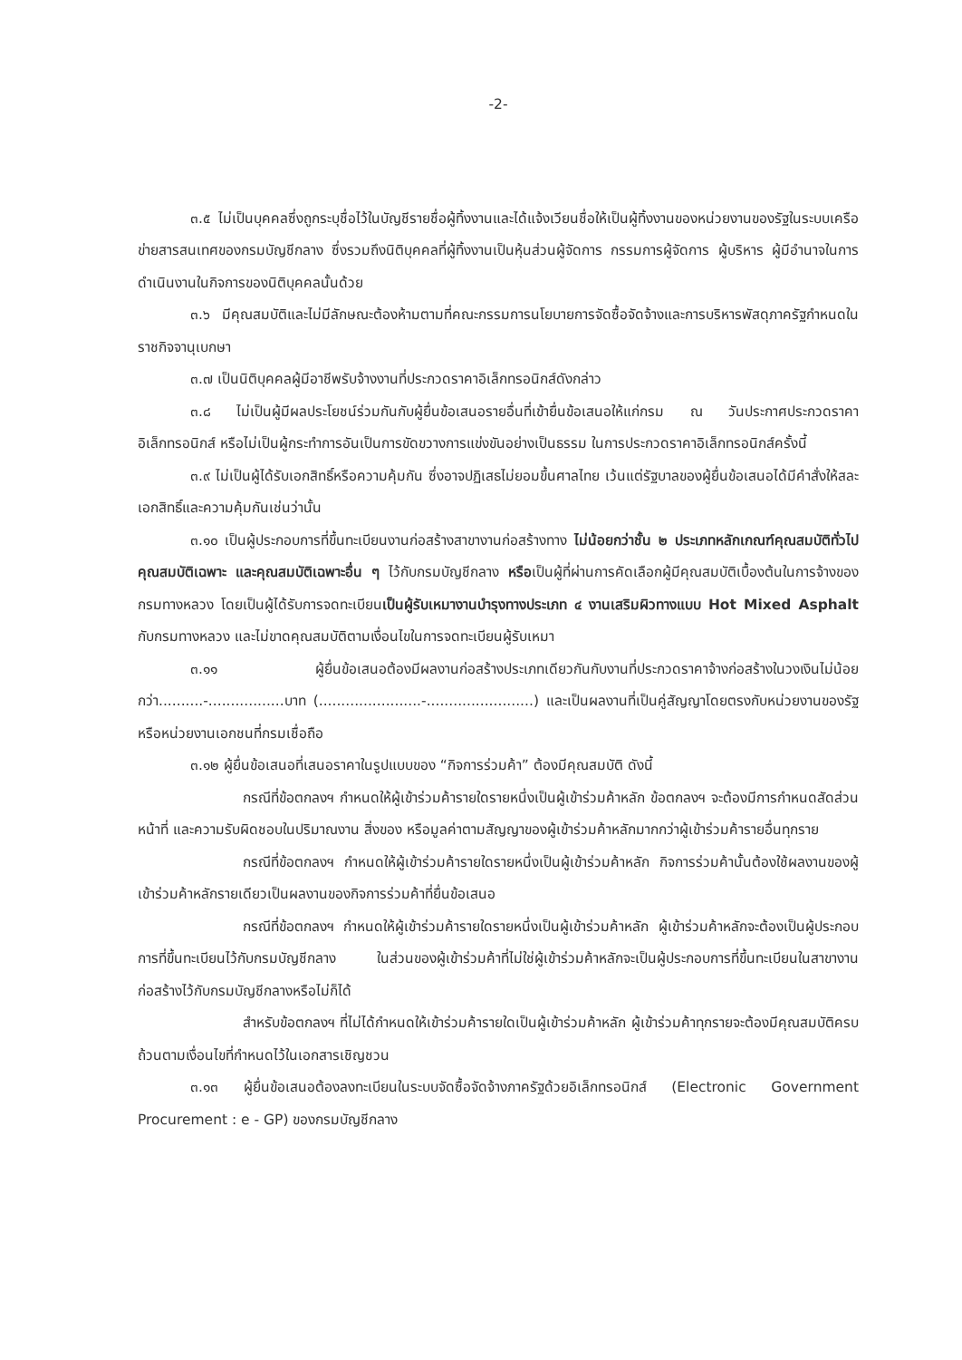-2-
๓.๕ ไม่เป็นบุคคลซึ่งถูกระบุชื่อไว้ในบัญชีรายชื่อผู้ทิ้งงานและได้แจ้งเวียนชื่อให้เป็นผู้ทิ้งงานของหน่วยงานของรัฐในระบบเครือข่ายสารสนเทศของกรมบัญชีกลาง ซึ่งรวมถึงนิติบุคคลที่ผู้ทิ้งงานเป็นหุ้นส่วนผู้จัดการ กรรมการผู้จัดการ ผู้บริหาร ผู้มีอำนาจในการดำเนินงานในกิจการของนิติบุคคลนั้นด้วย
๓.๖ มีคุณสมบัติและไม่มีลักษณะต้องห้ามตามที่คณะกรรมการนโยบายการจัดซื้อจัดจ้างและการบริหารพัสดุภาครัฐกำหนดในราชกิจจานุเบกษา
๓.๗ เป็นนิติบุคคลผู้มีอาชีพรับจ้างงานที่ประกวดราคาอิเล็กทรอนิกส์ดังกล่าว
๓.๘ ไม่เป็นผู้มีผลประโยชน์ร่วมกันกับผู้ยื่นข้อเสนอรายอื่นที่เข้ายื่นข้อเสนอให้แก่กรม ณ วันประกาศประกวดราคาอิเล็กทรอนิกส์ หรือไม่เป็นผู้กระทำการอันเป็นการขัดขวางการแข่งขันอย่างเป็นธรรม ในการประกวดราคาอิเล็กทรอนิกส์ครั้งนี้
๓.๙ ไม่เป็นผู้ได้รับเอกสิทธิ์หรือความคุ้มกัน ซึ่งอาจปฏิเสธไม่ยอมขึ้นศาลไทย เว้นแต่รัฐบาลของผู้ยื่นข้อเสนอได้มีคำสั่งให้สละเอกสิทธิ์และความคุ้มกันเช่นว่านั้น
๓.๑๐ เป็นผู้ประกอบการที่ขึ้นทะเบียนงานก่อสร้างสาขางานก่อสร้างทาง ไม่น้อยกว่าชั้น ๒ ประเภทหลักเกณฑ์คุณสมบัติทั่วไป คุณสมบัติเฉพาะ และคุณสมบัติเฉพาะอื่น ๆ ไว้กับกรมบัญชีกลาง หรือเป็นผู้ที่ผ่านการคัดเลือกผู้มีคุณสมบัติเบื้องต้นในการจ้างของกรมทางหลวง โดยเป็นผู้ได้รับการจดทะเบียนเป็นผู้รับเหมางานบำรุงทางประเภท ๔ งานเสริมผิวทางแบบ Hot Mixed Asphalt กับกรมทางหลวง และไม่ขาดคุณสมบัติตามเงื่อนไขในการจดทะเบียนผู้รับเหมา
๓.๑๑ ผู้ยื่นข้อเสนอต้องมีผลงานก่อสร้างประเภทเดียวกันกับงานที่ประกวดราคาจ้างก่อสร้างในวงเงินไม่น้อยกว่า..........-.................บาท (.......................-........................) และเป็นผลงานที่เป็นคู่สัญญาโดยตรงกับหน่วยงานของรัฐ หรือหน่วยงานเอกชนที่กรมเชื่อถือ
๓.๑๒ ผู้ยื่นข้อเสนอที่เสนอราคาในรูปแบบของ “กิจการร่วมค้า” ต้องมีคุณสมบัติ ดังนี้
กรณีที่ข้อตกลงฯ กำหนดให้ผู้เข้าร่วมค้ารายใดรายหนึ่งเป็นผู้เข้าร่วมค้าหลัก ข้อตกลงฯ จะต้องมีการกำหนดสัดส่วนหน้าที่ และความรับผิดชอบในปริมาณงาน สิ่งของ หรือมูลค่าตามสัญญาของผู้เข้าร่วมค้าหลักมากกว่าผู้เข้าร่วมค้ารายอื่นทุกราย
กรณีที่ข้อตกลงฯ กำหนดให้ผู้เข้าร่วมค้ารายใดรายหนึ่งเป็นผู้เข้าร่วมค้าหลัก กิจการร่วมค้านั้นต้องใช้ผลงานของผู้เข้าร่วมค้าหลักรายเดียวเป็นผลงานของกิจการร่วมค้าที่ยื่นข้อเสนอ
กรณีที่ข้อตกลงฯ กำหนดให้ผู้เข้าร่วมค้ารายใดรายหนึ่งเป็นผู้เข้าร่วมค้าหลัก ผู้เข้าร่วมค้าหลักจะต้องเป็นผู้ประกอบการที่ขึ้นทะเบียนไว้กับกรมบัญชีกลาง ในส่วนของผู้เข้าร่วมค้าที่ไม่ใช่ผู้เข้าร่วมค้าหลักจะเป็นผู้ประกอบการที่ขึ้นทะเบียนในสาขางานก่อสร้างไว้กับกรมบัญชีกลางหรือไม่ก็ได้
สำหรับข้อตกลงฯ ที่ไม่ได้กำหนดให้เข้าร่วมค้ารายใดเป็นผู้เข้าร่วมค้าหลัก ผู้เข้าร่วมค้าทุกรายจะต้องมีคุณสมบัติครบถ้วนตามเงื่อนไขที่กำหนดไว้ในเอกสารเชิญชวน
๓.๑๓ ผู้ยื่นข้อเสนอต้องลงทะเบียนในระบบจัดซื้อจัดจ้างภาครัฐด้วยอิเล็กทรอนิกส์ (Electronic Government Procurement : e - GP) ของกรมบัญชีกลาง